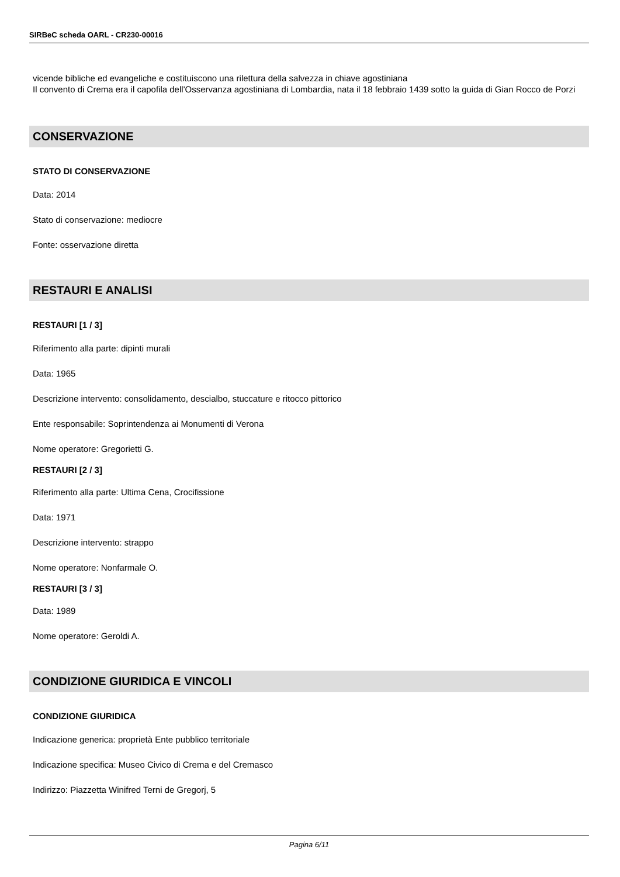SIRBeC scheda OARL - CR230-00016
vicende bibliche ed evangeliche e costituiscono una rilettura della salvezza in chiave agostiniana
Il convento di Crema era il capofila dell'Osservanza agostiniana di Lombardia, nata il 18 febbraio 1439 sotto la guida di Gian Rocco de Porzi
CONSERVAZIONE
STATO DI CONSERVAZIONE
Data: 2014
Stato di conservazione: mediocre
Fonte: osservazione diretta
RESTAURI E ANALISI
RESTAURI [1 / 3]
Riferimento alla parte: dipinti murali
Data: 1965
Descrizione intervento: consolidamento, descialbo, stuccature e ritocco pittorico
Ente responsabile: Soprintendenza ai Monumenti di Verona
Nome operatore: Gregorietti G.
RESTAURI [2 / 3]
Riferimento alla parte: Ultima Cena, Crocifissione
Data: 1971
Descrizione intervento: strappo
Nome operatore: Nonfarmale O.
RESTAURI [3 / 3]
Data: 1989
Nome operatore: Geroldi A.
CONDIZIONE GIURIDICA E VINCOLI
CONDIZIONE GIURIDICA
Indicazione generica: proprietà Ente pubblico territoriale
Indicazione specifica: Museo Civico di Crema e del Cremasco
Indirizzo: Piazzetta Winifred Terni de Gregorj, 5
Pagina 6/11